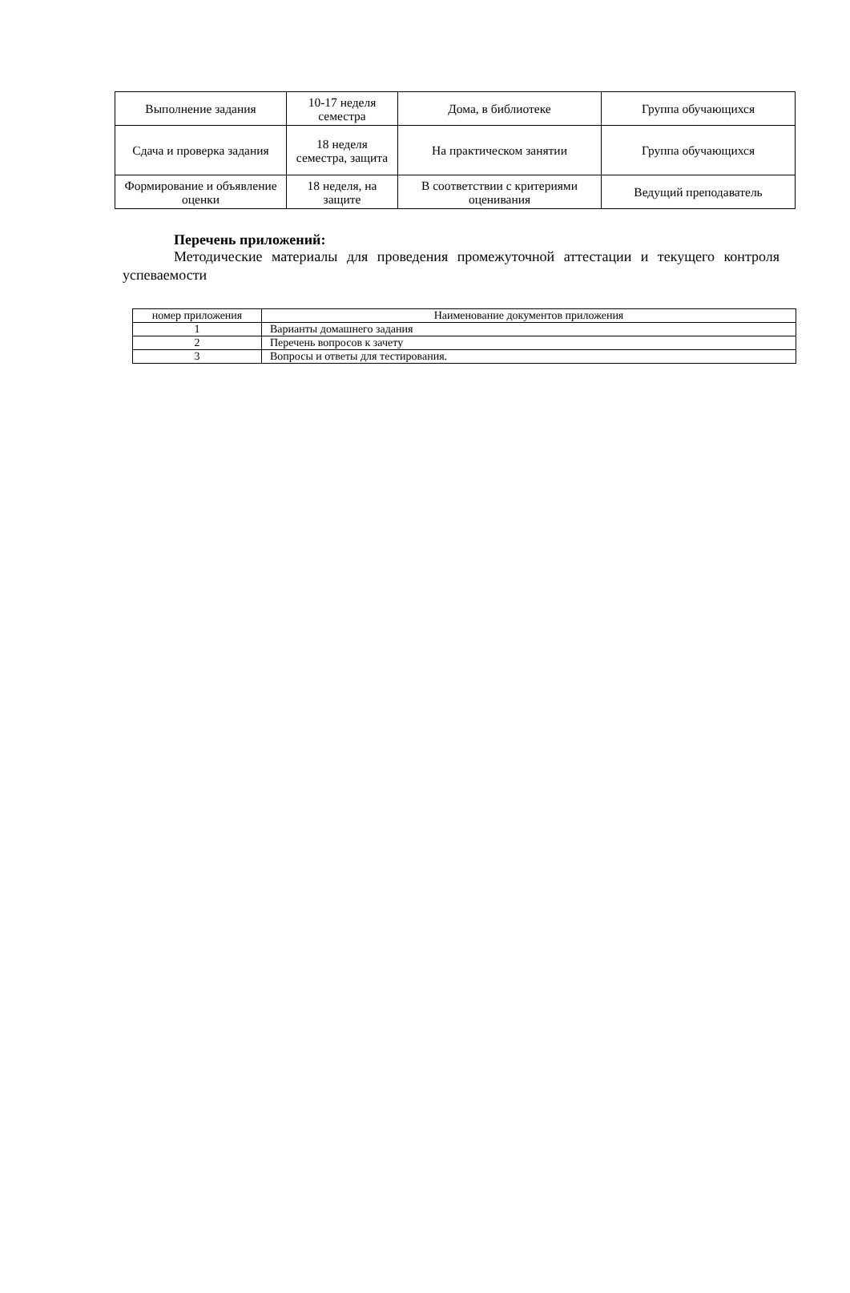| Выполнение задания | 10-17 неделя семестра | Дома, в библиотеке | Группа обучающихся |
| Сдача и проверка задания | 18 неделя семестра, защита | На практическом занятии | Группа обучающихся |
| Формирование и объявление оценки | 18 неделя, на защите | В соответствии с критериями оценивания | Ведущий преподаватель |
Перечень приложений:
Методические материалы для проведения промежуточной аттестации и текущего контроля успеваемости
| номер приложения | Наименование документов приложения |
| --- | --- |
| 1 | Варианты домашнего задания |
| 2 | Перечень вопросов к зачету |
| 3 | Вопросы и ответы для тестирования. |